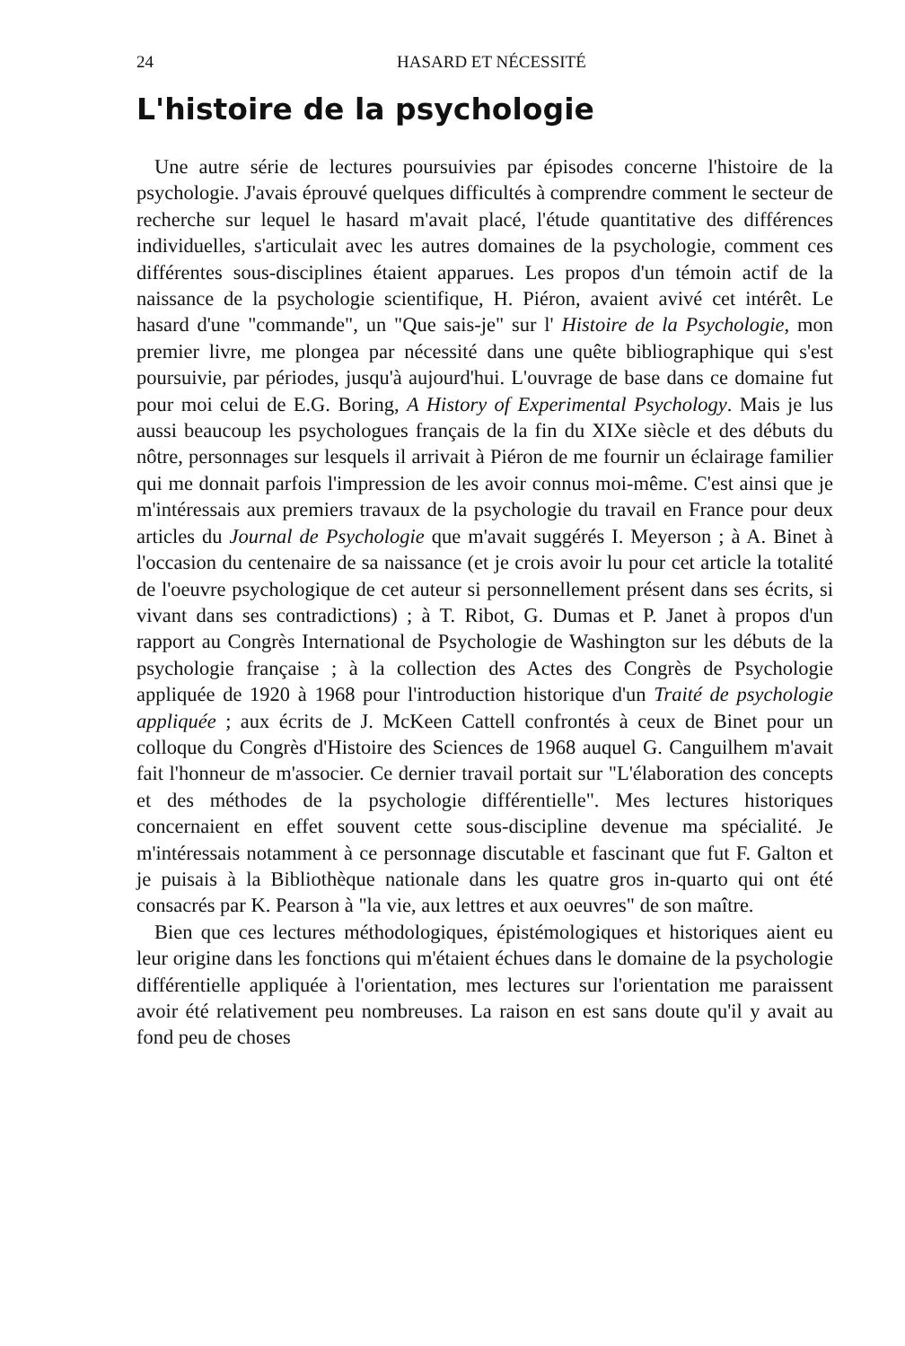24 HASARD ET NÉCESSITÉ
L'histoire de la psychologie
Une autre série de lectures poursuivies par épisodes concerne l'histoire de la psychologie. J'avais éprouvé quelques difficultés à comprendre comment le secteur de recherche sur lequel le hasard m'avait placé, l'étude quantitative des différences individuelles, s'articulait avec les autres domaines de la psychologie, comment ces différentes sous-disciplines étaient apparues. Les propos d'un témoin actif de la naissance de la psychologie scientifique, H. Piéron, avaient avivé cet intérêt. Le hasard d'une "commande", un "Que sais-je" sur l' Histoire de la Psychologie, mon premier livre, me plongea par nécessité dans une quête bibliographique qui s'est poursuivie, par périodes, jusqu'à aujourd'hui. L'ouvrage de base dans ce domaine fut pour moi celui de E.G. Boring, A History of Experimental Psychology. Mais je lus aussi beaucoup les psychologues français de la fin du XIXe siècle et des débuts du nôtre, personnages sur lesquels il arrivait à Piéron de me fournir un éclairage familier qui me donnait parfois l'impression de les avoir connus moi-même. C'est ainsi que je m'intéressais aux premiers travaux de la psychologie du travail en France pour deux articles du Journal de Psychologie que m'avait suggérés I. Meyerson ; à A. Binet à l'occasion du centenaire de sa naissance (et je crois avoir lu pour cet article la totalité de l'oeuvre psychologique de cet auteur si personnellement présent dans ses écrits, si vivant dans ses contradictions) ; à T. Ribot, G. Dumas et P. Janet à propos d'un rapport au Congrès International de Psychologie de Washington sur les débuts de la psychologie française ; à la collection des Actes des Congrès de Psychologie appliquée de 1920 à 1968 pour l'introduction historique d'un Traité de psychologie appliquée ; aux écrits de J. McKeen Cattell confrontés à ceux de Binet pour un colloque du Congrès d'Histoire des Sciences de 1968 auquel G. Canguilhem m'avait fait l'honneur de m'associer. Ce dernier travail portait sur "L'élaboration des concepts et des méthodes de la psychologie différentielle". Mes lectures historiques concernaient en effet souvent cette sous-discipline devenue ma spécialité. Je m'intéressais notamment à ce personnage discutable et fascinant que fut F. Galton et je puisais à la Bibliothèque nationale dans les quatre gros in-quarto qui ont été consacrés par K. Pearson à "la vie, aux lettres et aux oeuvres" de son maître.
Bien que ces lectures méthodologiques, épistémologiques et historiques aient eu leur origine dans les fonctions qui m'étaient échues dans le domaine de la psychologie différentielle appliquée à l'orientation, mes lectures sur l'orientation me paraissent avoir été relativement peu nombreuses. La raison en est sans doute qu'il y avait au fond peu de choses